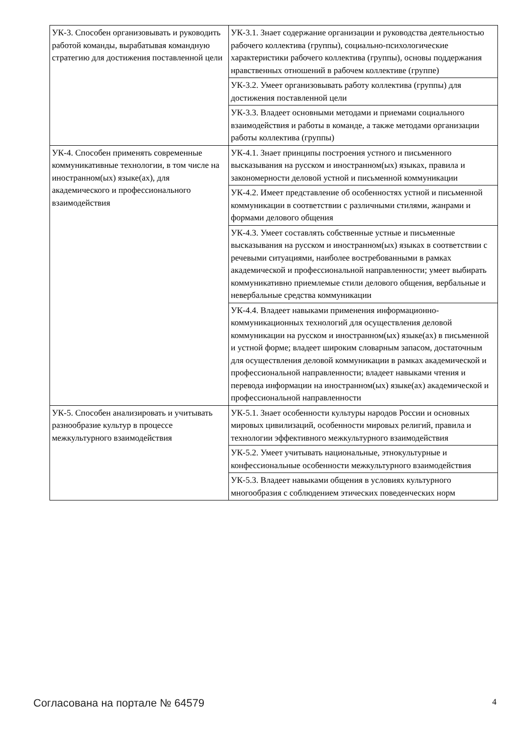| УК-3. Способен организовывать и руководить работой команды, вырабатывая командную стратегию для достижения поставленной цели | УК-3.1. Знает содержание организации и руководства деятельностью рабочего коллектива (группы), социально-психологические характеристики рабочего коллектива (группы), основы поддержания нравственных отношений в рабочем коллективе (группе) |
| | УК-3.2. Умеет организовывать работу коллектива (группы) для достижения поставленной цели |
| | УК-3.3. Владеет основными методами и приемами социального взаимодействия и работы в команде, а также методами организации работы коллектива (группы) |
| УК-4. Способен применять современные коммуникативные технологии, в том числе на иностранном(ых) языке(ах), для академического и профессионального взаимодействия | УК-4.1. Знает принципы построения устного и письменного высказывания на русском и иностранном(ых) языках, правила и закономерности деловой устной и письменной коммуникации |
| | УК-4.2. Имеет представление об особенностях устной и письменной коммуникации в соответствии с различными стилями, жанрами и формами делового общения |
| | УК-4.3. Умеет составлять собственные устные и письменные высказывания на русском и иностранном(ых) языках в соответствии с речевыми ситуациями, наиболее востребованными в рамках академической и профессиональной направленности; умеет выбирать коммуникативно приемлемые стили делового общения, вербальные и невербальные средства коммуникации |
| | УК-4.4. Владеет навыками применения информационно-коммуникационных технологий для осуществления деловой коммуникации на русском и иностранном(ых) языке(ах) в письменной и устной форме; владеет широким словарным запасом, достаточным для осуществления деловой коммуникации в рамках академической и профессиональной направленности; владеет навыками чтения и перевода информации на иностранном(ых) языке(ах) академической и профессиональной направленности |
| УК-5. Способен анализировать и учитывать разнообразие культур в процессе межкультурного взаимодействия | УК-5.1. Знает особенности культуры народов России и основных мировых цивилизаций, особенности мировых религий, правила и технологии эффективного межкультурного взаимодействия |
| | УК-5.2. Умеет учитывать национальные, этнокультурные и конфессиональные особенности межкультурного взаимодействия |
| | УК-5.3. Владеет навыками общения в условиях культурного многообразия с соблюдением этических поведенческих норм |
Согласована на портале № 64579 4